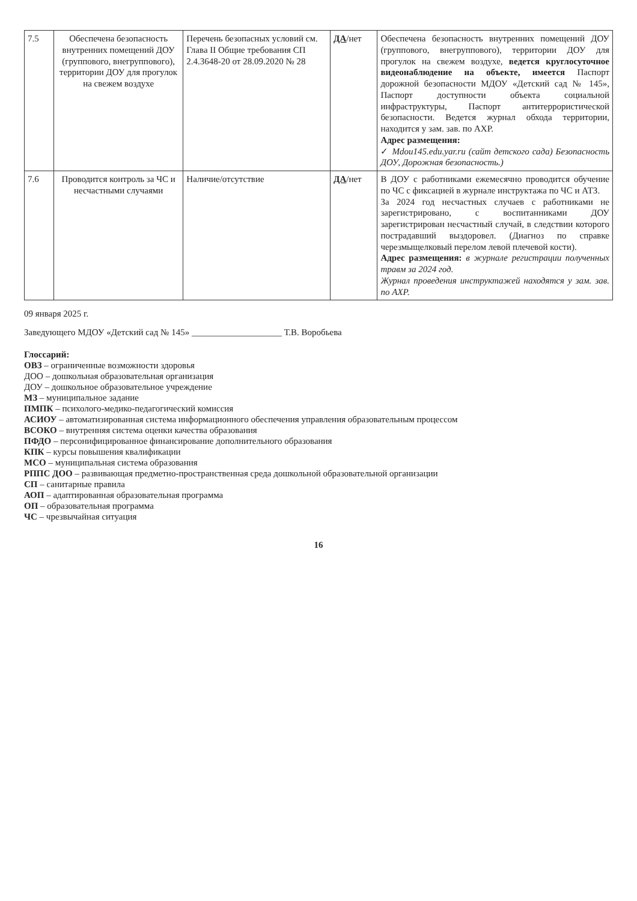| 7.5 | Обеспечена безопасность внутренних помещений ДОУ (группового, внегруппового), территории ДОУ для прогулок на свежем воздухе | Перечень безопасных условий см. Глава II Общие требования СП 2.4.3648-20 от 28.09.2020 № 28 | ДА /нет | Обеспечена безопасность внутренних помещений ДОУ (группового, внегруппового), территории ДОУ для прогулок на свежем воздухе, ведется круглосуточное видеонаблюдение на объекте, имеется Паспорт дорожной безопасности МДОУ «Детский сад № 145», Паспорт доступности объекта социальной инфраструктуры, Паспорт антитеррористической безопасности. Ведется журнал обхода территории, находится у зам. зав. по АХР. Адрес размещения: ✓ Mdou145.edu.yar.ru (сайт детского сада) Безопасность ДОУ, Дорожная безопасность.) |
| 7.6 | Проводится контроль за ЧС и несчастными случаями | Наличие/отсутствие | ДА /нет | В ДОУ с работниками ежемесячно проводится обучение по ЧС с фиксацией в журнале инструктажа по ЧС и АТЗ. За 2024 год несчастных случаев с работниками не зарегистрировано, с воспитанниками ДОУ зарегистрирован несчастный случай, в следствии которого пострадавший выздоровел. (Диагноз по справке черезмыщелковый перелом левой плечевой кости). Адрес размещения: в журнале регистрации полученных травм за 2024 год. Журнал проведения инструктажей находятся у зам. зав. по АХР. |
09 января 2025 г.
Заведующего МДОУ «Детский сад № 145» ____________________ Т.В. Воробьева
Глоссарий:
ОВЗ – ограниченные возможности здоровья
ДОО – дошкольная образовательная организация
ДОУ – дошкольное образовательное учреждение
МЗ – муниципальное задание
ПМПК – психолого-медико-педагогический комиссия
АСИОУ – автоматизированная система информационного обеспечения управления образовательным процессом
ВСОКО – внутренняя система оценки качества образования
ПФДО – персонифицированное финансирование дополнительного образования
КПК – курсы повышения квалификации
МСО – муниципальная система образования
РППС ДОО – развивающая предметно-пространственная среда дошкольной образовательной организации
СП – санитарные правила
АОП – адаптированная образовательная программа
ОП – образовательная программа
ЧС – чрезвычайная ситуация
16